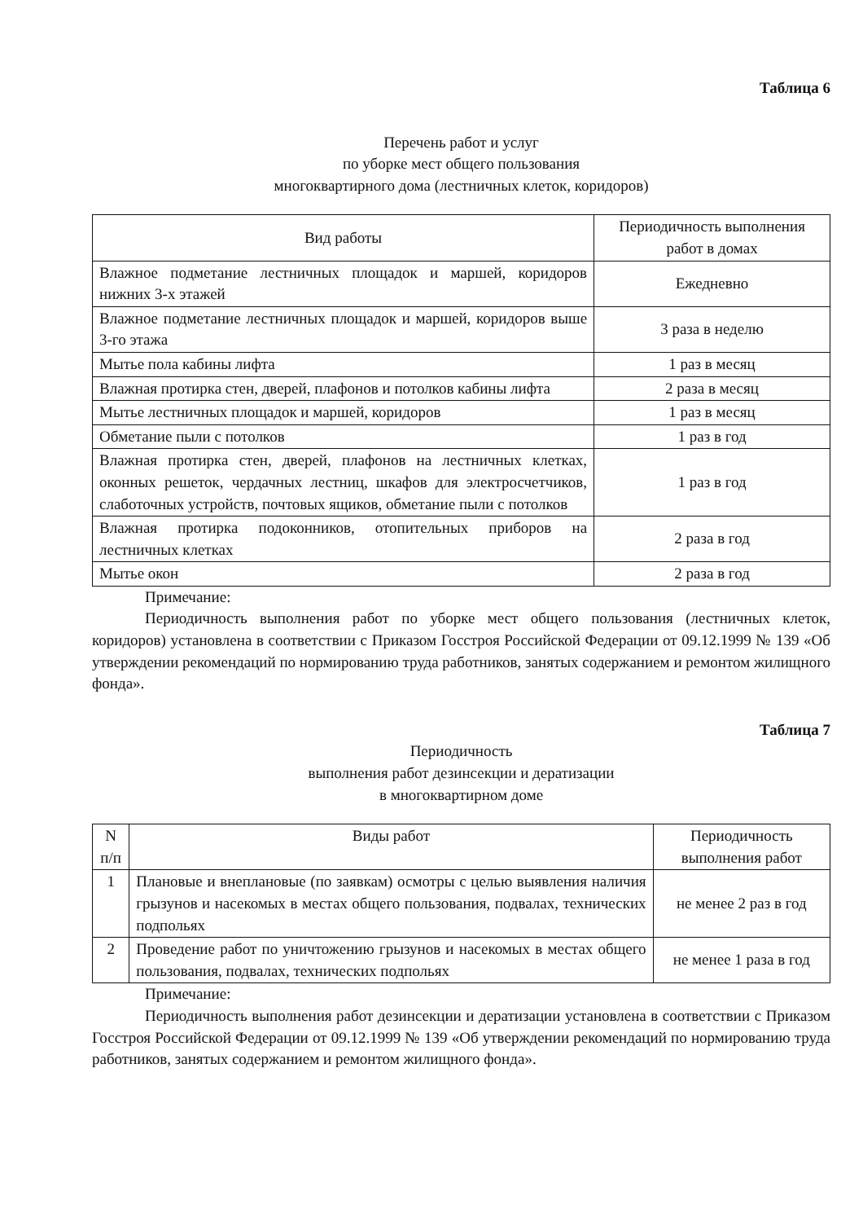Таблица 6
Перечень работ и услуг
по уборке мест общего пользования
многоквартирного дома (лестничных клеток, коридоров)
| Вид работы | Периодичность выполнения работ в домах |
| --- | --- |
| Влажное подметание лестничных площадок и маршей, коридоров нижних 3-х этажей | Ежедневно |
| Влажное подметание лестничных площадок и маршей, коридоров выше 3-го этажа | 3 раза в неделю |
| Мытье пола кабины лифта | 1 раз в месяц |
| Влажная протирка стен, дверей, плафонов и потолков кабины лифта | 2 раза в месяц |
| Мытье лестничных площадок и маршей, коридоров | 1 раз в месяц |
| Обметание пыли с потолков | 1 раз в год |
| Влажная протирка стен, дверей, плафонов на лестничных клетках, оконных решеток, чердачных лестниц, шкафов для электросчетчиков, слаботочных устройств, почтовых ящиков, обметание пыли с потолков | 1 раз в год |
| Влажная протирка подоконников, отопительных приборов на лестничных клетках | 2 раза в год |
| Мытье окон | 2 раза в год |
Примечание:
Периодичность выполнения работ по уборке мест общего пользования (лестничных клеток, коридоров) установлена в соответствии с Приказом Госстроя Российской Федерации от 09.12.1999 № 139 «Об утверждении рекомендаций по нормированию труда работников, занятых содержанием и ремонтом жилищного фонда».
Таблица 7
Периодичность
выполнения работ дезинсекции и дератизации
в многоквартирном доме
| N п/п | Виды работ | Периодичность выполнения работ |
| --- | --- | --- |
| 1 | Плановые и внеплановые (по заявкам) осмотры с целью выявления наличия грызунов и насекомых в местах общего пользования, подвалах, технических подпольях | не менее 2 раз в год |
| 2 | Проведение работ по уничтожению грызунов и насекомых в местах общего пользования, подвалах, технических подпольях | не менее 1 раза в год |
Примечание:
Периодичность выполнения работ дезинсекции и дератизации установлена в соответствии с Приказом Госстроя Российской Федерации от 09.12.1999 № 139 «Об утверждении рекомендаций по нормированию труда работников, занятых содержанием и ремонтом жилищного фонда».